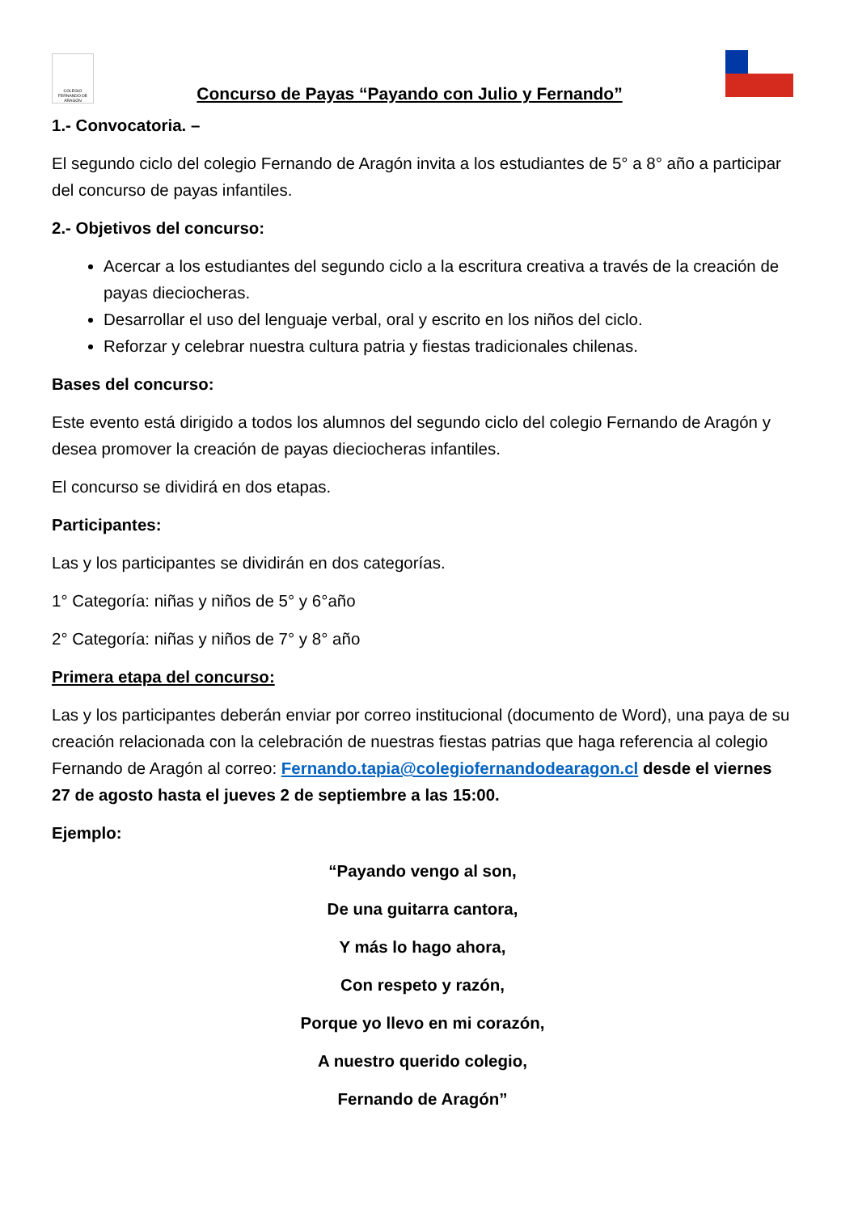COLEGIO FERNANDO DE ARAGÓN
Concurso de Payas “Payando con Julio y Fernando”
1.- Convocatoria. –
El segundo ciclo del colegio Fernando de Aragón invita a los estudiantes de 5° a 8° año a participar del concurso de payas infantiles.
2.- Objetivos del concurso:
Acercar a los estudiantes del segundo ciclo a la escritura creativa a través de la creación de payas dieciocheras.
Desarrollar el uso del lenguaje verbal, oral y escrito en los niños del ciclo.
Reforzar y celebrar nuestra cultura patria y fiestas tradicionales chilenas.
Bases del concurso:
Este evento está dirigido a todos los alumnos del segundo ciclo del colegio Fernando de Aragón y desea promover la creación de payas dieciocheras infantiles.
El concurso se dividirá en dos etapas.
Participantes:
Las y los participantes se dividirán en dos categorías.
1° Categoría: niñas y niños de 5° y 6°año
2° Categoría: niñas y niños de 7° y 8° año
Primera etapa del concurso:
Las y los participantes deberán enviar por correo institucional (documento de Word), una paya de su creación relacionada con la celebración de nuestras fiestas patrias que haga referencia al colegio Fernando de Aragón al correo: Fernando.tapia@colegiofernandodearagon.cl desde el viernes 27 de agosto hasta el jueves 2 de septiembre a las 15:00.
Ejemplo:
“Payando vengo al son,
De una guitarra cantora,
Y más lo hago ahora,
Con respeto y razón,
Porque yo llevo en mi corazón,
A nuestro querido colegio,
Fernando de Aragón”